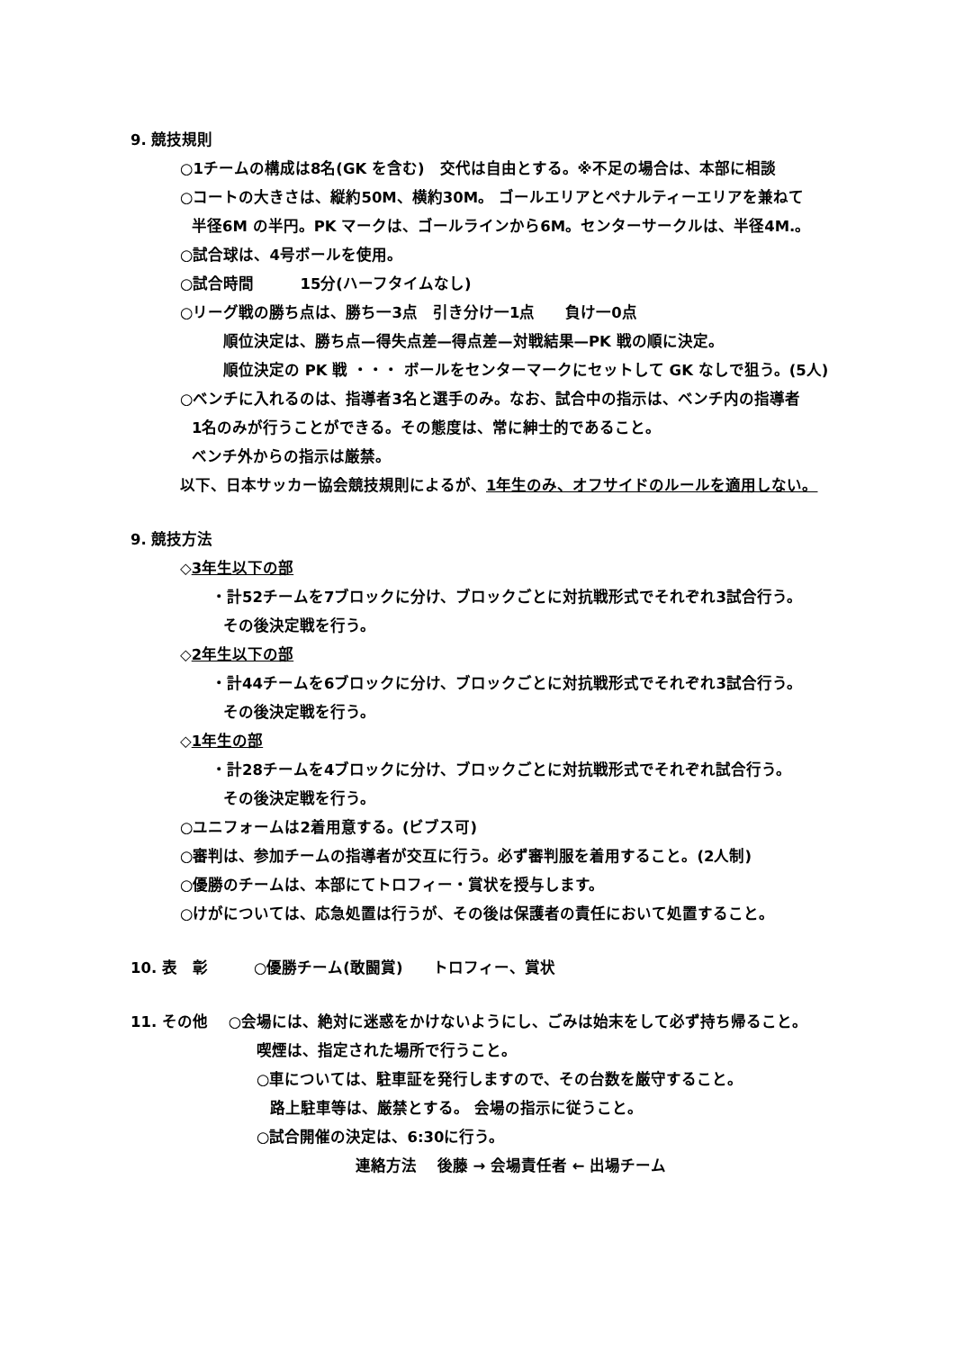9. 競技規則
○1チームの構成は8名(GK を含む)　交代は自由とする。※不足の場合は、本部に相談
○コートの大きさは、縦約50M、横約30M。 ゴールエリアとペナルティーエリアを兼ねて
半径6M の半円。PK マークは、ゴールラインから6M。センターサークルは、半径4M.。
○試合球は、4号ボールを使用。
○試合時間　　　15分(ハーフタイムなし)
○リーグ戦の勝ち点は、勝ち一3点　引き分け一1点　　負け一0点
順位決定は、勝ち点—得失点差—得点差—対戦結果—PK 戦の順に決定。
順位決定の PK 戦 ・・・ ボールをセンターマークにセットして GK なしで狙う。(5人)
○ベンチに入れるのは、指導者3名と選手のみ。なお、試合中の指示は、ベンチ内の指導者
1名のみが行うことができる。その態度は、常に紳士的であること。
ベンチ外からの指示は厳禁。
以下、日本サッカー協会競技規則によるが、1年生のみ、オフサイドのルールを適用しない。
9. 競技方法
◇3年生以下の部
・計52チームを7ブロックに分け、ブロックごとに対抗戦形式でそれぞれ3試合行う。
その後決定戦を行う。
◇2年生以下の部
・計44チームを6ブロックに分け、ブロックごとに対抗戦形式でそれぞれ3試合行う。
その後決定戦を行う。
◇1年生の部
・計28チームを4ブロックに分け、ブロックごとに対抗戦形式でそれぞれ試合行う。
その後決定戦を行う。
○ユニフォームは2着用意する。(ビブス可)
○審判は、参加チームの指導者が交互に行う。必ず審判服を着用すること。(2人制)
○優勝のチームは、本部にてトロフィー・賞状を授与します。
○けがについては、応急処置は行うが、その後は保護者の責任において処置すること。
10. 表　彰　　　○優勝チーム(敢闘賞)　　トロフィー、賞状
11. その他　 ○会場には、絶対に迷惑をかけないようにし、ごみは始末をして必ず持ち帰ること。
喫煙は、指定された場所で行うこと。
○車については、駐車証を発行しますので、その台数を厳守すること。
路上駐車等は、厳禁とする。 会場の指示に従うこと。
○試合開催の決定は、6:30に行う。
連絡方法　 後藤 → 会場責任者 ← 出場チーム